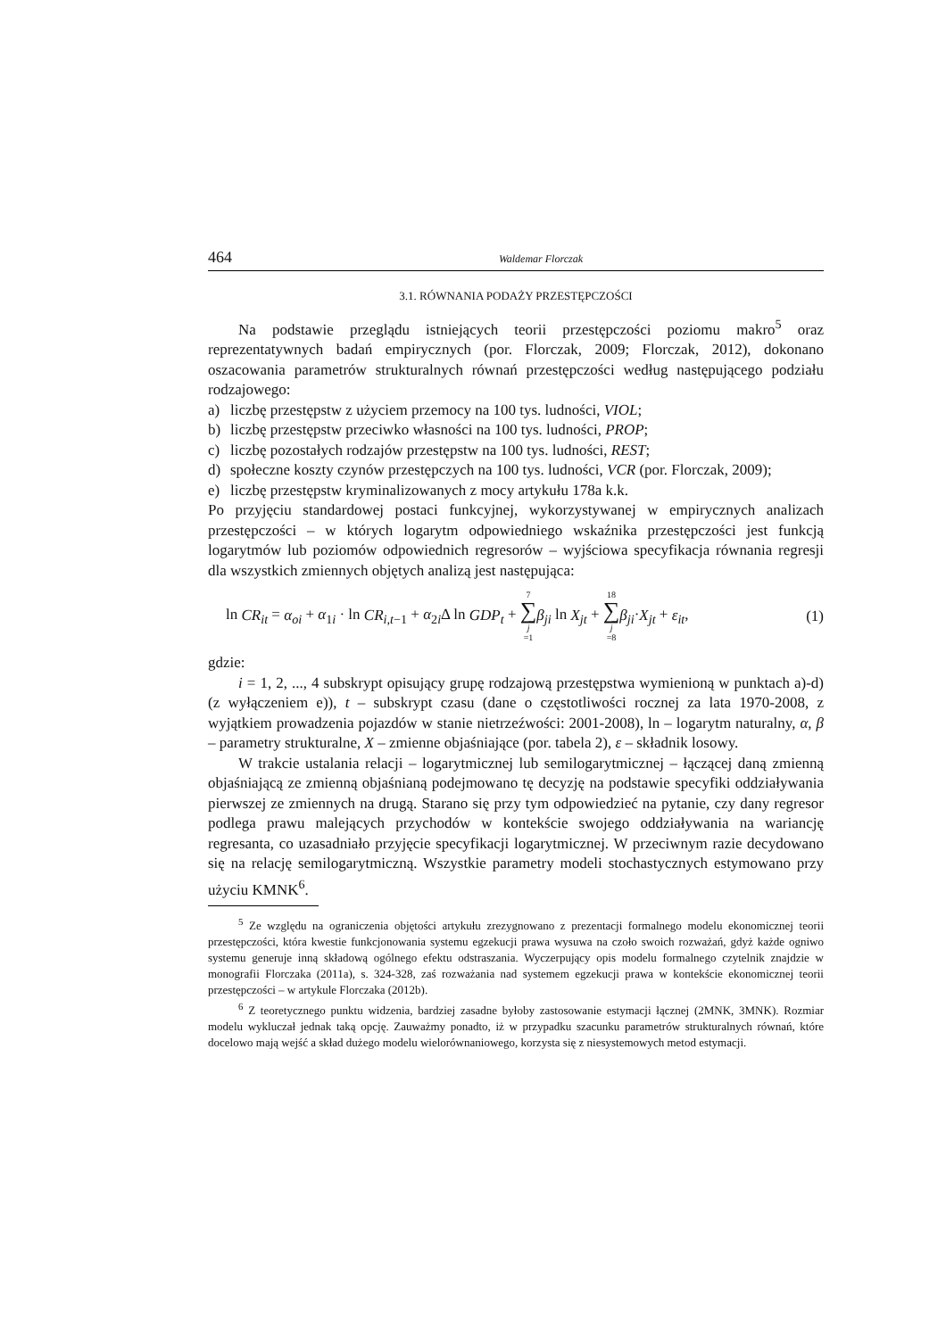464 Waldemar Florczak
3.1. RÓWNANIA PODAŻY PRZESTĘPCZOŚCI
Na podstawie przeglądu istniejących teorii przestępczości poziomu makro<sup>5</sup> oraz reprezentatywnych badań empirycznych (por. Florczak, 2009; Florczak, 2012), dokonano oszacowania parametrów strukturalnych równań przestępczości według następującego podziału rodzajowego:
a) liczbę przestępstw z użyciem przemocy na 100 tys. ludności, VIOL;
b) liczbę przestępstw przeciwko własności na 100 tys. ludności, PROP;
c) liczbę pozostałych rodzajów przestępstw na 100 tys. ludności, REST;
d) społeczne koszty czynów przestępczych na 100 tys. ludności, VCR (por. Florczak, 2009);
e) liczbę przestępstw kryminalizowanych z mocy artykułu 178a k.k.
Po przyjęciu standardowej postaci funkcyjnej, wykorzystywanej w empirycznych analizach przestępczości – w których logarytm odpowiedniego wskaźnika przestępczości jest funkcją logarytmów lub poziomów odpowiednich regresorów – wyjściowa specyfikacja równania regresji dla wszystkich zmiennych objętych analizą jest następująca:
ln CR<sub>it</sub> = α<sub>oi</sub> + α<sub>1i</sub> · ln CR<sub>i,t</sub><sub>−1</sub> + α<sub>2i</sub>Δ ln GDP<sub>t</sub> + 7 ∑ j =1 β<sub>ji</sub> ln X<sub>jt</sub> + 18 ∑ j =8 β<sub>ji</sub>·X<sub>jt</sub> + ε<sub>it</sub>, (1)
gdzie:
i = 1, 2, ..., 4 subskrypt opisujący grupę rodzajową przestępstwa wymienioną w punktach a)-d) (z wyłączeniem e)), t – subskrypt czasu (dane o częstotliwości rocznej za lata 1970-2008, z wyjątkiem prowadzenia pojazdów w stanie nietrzeźwości: 2001-2008), ln – logarytm naturalny, α, β – parametry strukturalne, X – zmienne objaśniające (por. tabela 2), ε – składnik losowy.
W trakcie ustalania relacji – logarytmicznej lub semilogarytmicznej – łączącej daną zmienną objaśniającą ze zmienną objaśnianą podejmowano tę decyzję na podstawie specyfiki oddziaływania pierwszej ze zmiennych na drugą. Starano się przy tym odpowiedzieć na pytanie, czy dany regresor podlega prawu malejących przychodów w kontekście swojego oddziaływania na wariancję regresanta, co uzasadniało przyjęcie specyfikacji logarytmicznej. W przeciwnym razie decydowano się na relację semilogarytmiczną. Wszystkie parametry modeli stochastycznych estymowano przy użyciu KMNK<sup>6</sup>.
<sup>5</sup> Ze względu na ograniczenia objętości artykułu zrezygnowano z prezentacji formalnego modelu ekonomicznej teorii przestępczości, która kwestie funkcjonowania systemu egzekucji prawa wysuwa na czoło swoich rozważań, gdyż każde ogniwo systemu generuje inną składową ogólnego efektu odstraszania. Wyczerpujący opis modelu formalnego czytelnik znajdzie w monografii Florczaka (2011a), s. 324-328, zaś rozważania nad systemem egzekucji prawa w kontekście ekonomicznej teorii przestępczości – w artykule Florczaka (2012b).
<sup>6</sup> Z teoretycznego punktu widzenia, bardziej zasadne byłoby zastosowanie estymacji łącznej (2MNK, 3MNK). Rozmiar modelu wykluczał jednak taką opcję. Zauważmy ponadto, iż w przypadku szacunku parametrów strukturalnych równań, które docelowo mają wejść a skład dużego modelu wielorównaniowego, korzysta się z niesystemowych metod estymacji.